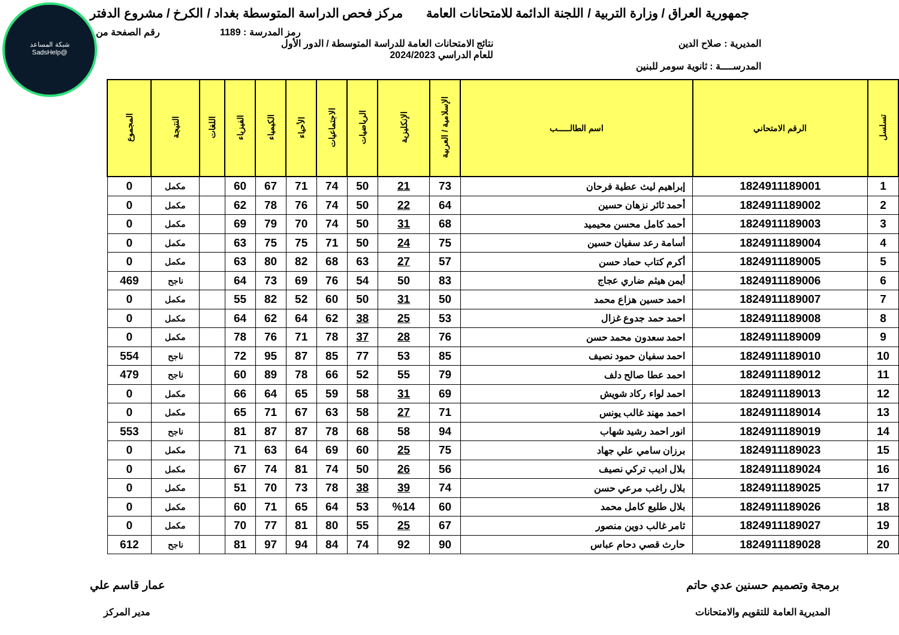شبكة المساعد
@SadsHelp
جمهورية العراق / وزارة التربية / اللجنة الدائمة للامتحانات العامة
مركز فحص الدراسة المتوسطة بغداد / الكرخ / مشروع الدفتر
رمز المدرسة : 1189 رقم الصفحة من
المديرية : صلاح الدين نتائج الامتحانات العامة للدراسة المتوسطة / الدور الأول
للعام الدراسي 2024/2023
المدرســــة : ثانوية سومر للبنين
| تسلسل | الرقم الامتحاني | اسم الطالـــــب | الإسلامية / العربية | الإنكليزية | الرياضيات | الاجتماعيات | الأحياء | الكيمياء | الفيزياء | اللغات | النتيجة | المجموع |
| --- | --- | --- | --- | --- | --- | --- | --- | --- | --- | --- | --- | --- |
| 1 | 1824911189001 | إبراهيم ليث عطية فرحان | 73 | 21 | 50 | 74 | 71 | 67 | 60 | | مكمل | 0 |
| 2 | 1824911189002 | أحمد ثائر نزهان حسين | 64 | 22 | 50 | 74 | 76 | 78 | 62 | | مكمل | 0 |
| 3 | 1824911189003 | أحمد كامل محسن محيميد | 68 | 31 | 50 | 74 | 70 | 79 | 69 | | مكمل | 0 |
| 4 | 1824911189004 | أسامة رعد سفيان حسين | 75 | 24 | 50 | 71 | 75 | 75 | 63 | | مكمل | 0 |
| 5 | 1824911189005 | أكرم كتاب حماد حسن | 57 | 27 | 63 | 68 | 82 | 80 | 63 | | مكمل | 0 |
| 6 | 1824911189006 | أيمن هيثم ضاري عجاج | 83 | 50 | 54 | 76 | 69 | 73 | 64 | | ناجح | 469 |
| 7 | 1824911189007 | احمد حسين هزاع محمد | 50 | 31 | 50 | 60 | 52 | 82 | 55 | | مكمل | 0 |
| 8 | 1824911189008 | احمد حمد جدوع غزال | 53 | 25 | 38 | 62 | 64 | 62 | 64 | | مكمل | 0 |
| 9 | 1824911189009 | احمد سعدون محمد حسن | 76 | 28 | 37 | 78 | 71 | 76 | 78 | | مكمل | 0 |
| 10 | 1824911189010 | احمد سفيان حمود نصيف | 85 | 53 | 77 | 85 | 87 | 95 | 72 | | ناجح | 554 |
| 11 | 1824911189012 | احمد عطا صالح دلف | 79 | 55 | 52 | 66 | 78 | 89 | 60 | | ناجح | 479 |
| 12 | 1824911189013 | احمد لواء ركاد شويش | 69 | 31 | 58 | 59 | 65 | 64 | 66 | | مكمل | 0 |
| 13 | 1824911189014 | احمد مهند غالب يونس | 71 | 27 | 58 | 63 | 67 | 71 | 65 | | مكمل | 0 |
| 14 | 1824911189019 | انور احمد رشيد شهاب | 94 | 58 | 68 | 78 | 87 | 87 | 81 | | ناجح | 553 |
| 15 | 1824911189023 | برزان سامي علي جهاد | 75 | 25 | 60 | 69 | 64 | 63 | 71 | | مكمل | 0 |
| 16 | 1824911189024 | بلال اديب تركي نصيف | 56 | 26 | 50 | 74 | 81 | 74 | 67 | | مكمل | 0 |
| 17 | 1824911189025 | بلال راغب مرعي حسن | 74 | 39 | 38 | 78 | 73 | 70 | 51 | | مكمل | 0 |
| 18 | 1824911189026 | بلال طليع كامل محمد | 60 | %14 | 53 | 64 | 65 | 71 | 60 | | مكمل | 0 |
| 19 | 1824911189027 | ثامر غالب دوين منصور | 67 | 25 | 55 | 80 | 81 | 77 | 70 | | مكمل | 0 |
| 20 | 1824911189028 | حارث قصي دحام عباس | 90 | 92 | 74 | 84 | 94 | 97 | 81 | | ناجح | 612 |
برمجة وتصميم حسنين عدي حاتم
المديرية العامة للتقويم والامتحانات
عمار قاسم علي
مدير المركز